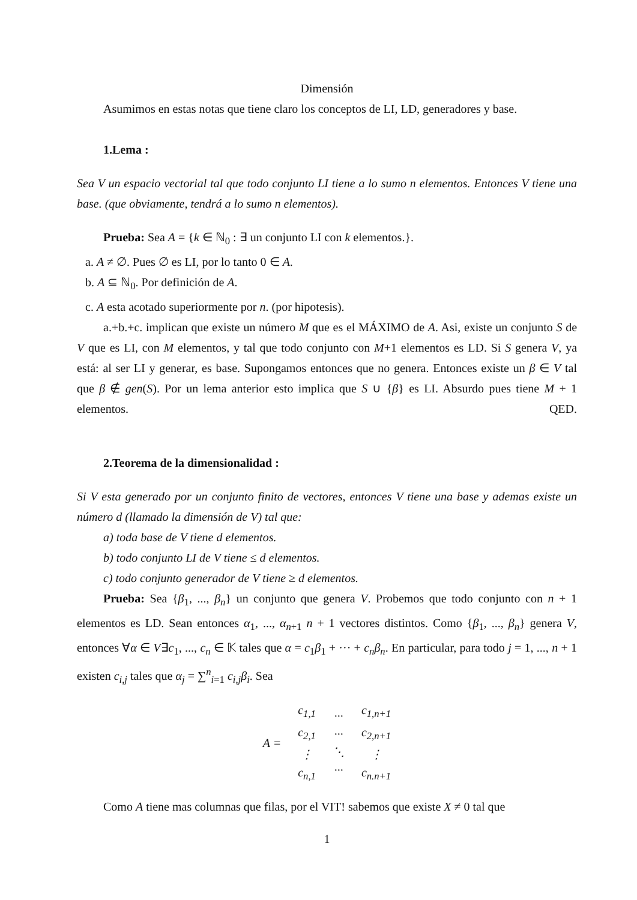Dimensión
Asumimos en estas notas que tiene claro los conceptos de LI, LD, generadores y base.
1.Lema :
Sea V un espacio vectorial tal que todo conjunto LI tiene a lo sumo n elementos. Entonces V tiene una base. (que obviamente, tendrá a lo sumo n elementos).
Prueba: Sea A = {k ∈ ℕ<sub>0</sub> : ∃ un conjunto LI con k elementos.}.
a. A ≠ ∅. Pues ∅ es LI, por lo tanto 0 ∈ A.
b. A ⊆ ℕ<sub>0</sub>. Por definición de A.
c. A esta acotado superiormente por n. (por hipotesis).
a.+b.+c. implican que existe un número M que es el MÁXIMO de A. Asi, existe un conjunto S de V que es LI, con M elementos, y tal que todo conjunto con M+1 elementos es LD. Si S genera V, ya está: al ser LI y generar, es base. Supongamos entonces que no genera. Entonces existe un β ∈ V tal que β ∉ gen(S). Por un lema anterior esto implica que S ∪ {β} es LI. Absurdo pues tiene M + 1 elementos. QED.
2.Teorema de la dimensionalidad :
Si V esta generado por un conjunto finito de vectores, entonces V tiene una base y ademas existe un número d (llamado la dimensión de V) tal que:
a) toda base de V tiene d elementos.
b) todo conjunto LI de V tiene ≤ d elementos.
c) todo conjunto generador de V tiene ≥ d elementos.
Prueba: Sea {β<sub>1</sub>, ..., β<sub>n</sub>} un conjunto que genera V. Probemos que todo conjunto con n + 1 elementos es LD. Sean entonces α<sub>1</sub>, ..., α<sub>n+1</sub> n + 1 vectores distintos. Como {β<sub>1</sub>, ..., β<sub>n</sub>} genera V, entonces ∀α ∈ V∃c<sub>1</sub>, ..., c<sub>n</sub> ∈ 𝕂 tales que α = c<sub>1</sub>β<sub>1</sub> + ··· + c<sub>n</sub>β<sub>n</sub>. En particular, para todo j = 1, ..., n + 1 existen c<sub>i,j</sub> tales que α<sub>j</sub> = ∑<sup>n</sup><sub>i=1</sub> c<sub>i,j</sub>β<sub>i</sub>. Sea
| A = | | | |
| | c<sub>1,1</sub> c<sub>2,1</sub> ⋮ c<sub>n,1</sub> | ··· ··· ⋱ ··· | c<sub>1,n+1</sub> c<sub>2,n+1</sub> ⋮ c<sub>n.n+1</sub> |
Como A tiene mas columnas que filas, por el VIT! sabemos que existe X ≠ 0 tal que
1